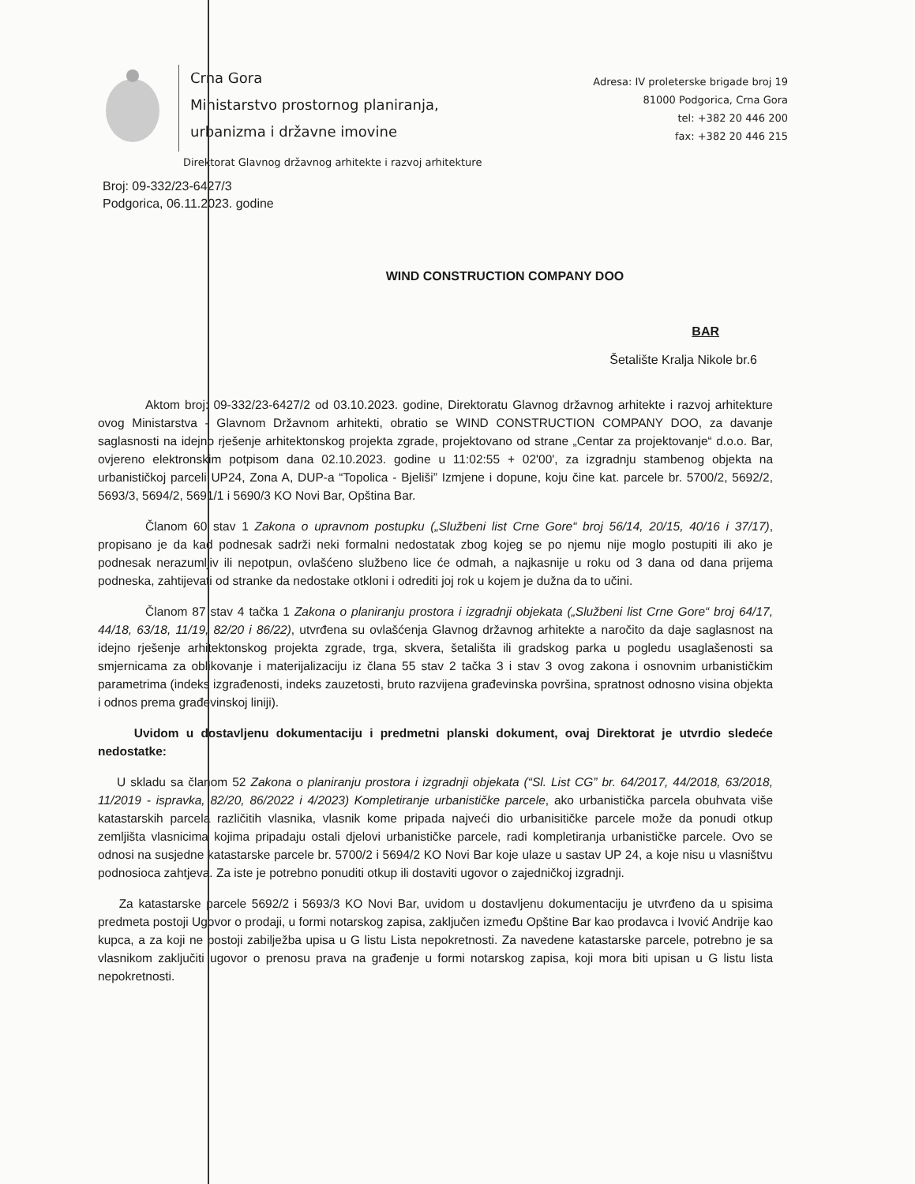Crna Gora
Ministarstvo prostornog planiranja,
urbanizma i državne imovine
Adresa: IV proleterske brigade broj 19
81000 Podgorica, Crna Gora
tel: +382 20 446 200
fax: +382 20 446 215
Direktorat Glavnog državnog arhitekte i razvoj arhitekture
Broj: 09-332/23-6427/3
Podgorica, 06.11.2023. godine
WIND CONSTRUCTION COMPANY DOO
BAR
Šetalište Kralja Nikole br.6
Aktom broj: 09-332/23-6427/2 od 03.10.2023. godine, Direktoratu Glavnog državnog arhitekte i razvoj arhitekture ovog Ministarstva - Glavnom Državnom arhitekti, obratio se WIND CONSTRUCTION COMPANY DOO, za davanje saglasnosti na idejno rješenje arhitektonskog projekta zgrade, projektovano od strane „Centar za projektovanje“ d.o.o. Bar, ovjereno elektronskim potpisom dana 02.10.2023. godine u 11:02:55 + 02'00', za izgradnju stambenog objekta na urbanističkoj parceli UP24, Zona A, DUP-a “Topolica - Bjeliši” Izmjene i dopune, koju čine kat. parcele br. 5700/2, 5692/2, 5693/3, 5694/2, 5691/1 i 5690/3 KO Novi Bar, Opština Bar.
Članom 60 stav 1 Zakona o upravnom postupku („Službeni list Crne Gore“ broj 56/14, 20/15, 40/16 i 37/17), propisano je da kad podnesak sadrži neki formalni nedostatak zbog kojeg se po njemu nije moglo postupiti ili ako je podnesak nerazumljiv ili nepotpun, ovlašćeno službeno lice će odmah, a najkasnije u roku od 3 dana od dana prijema podneska, zahtijevati od stranke da nedostake otkloni i odrediti joj rok u kojem je dužna da to učini.
Članom 87 stav 4 tačka 1 Zakona o planiranju prostora i izgradnji objekata („Službeni list Crne Gore“ broj 64/17, 44/18, 63/18, 11/19, 82/20 i 86/22), utvrđena su ovlašćenja Glavnog državnog arhitekte a naročito da daje saglasnost na idejno rješenje arhitektonskog projekta zgrade, trga, skvera, šetališta ili gradskog parka u pogledu usaglašenosti sa smjernicama za oblikovanje i materijalizaciju iz člana 55 stav 2 tačka 3 i stav 3 ovog zakona i osnovnim urbanističkim parametrima (indeks izgrađenosti, indeks zauzetosti, bruto razvijena građevinska površina, spratnost odnosno visina objekta i odnos prema građevinskoj liniji).
Uvidom u dostavljenu dokumentaciju i predmetni planski dokument, ovaj Direktorat je utvrdio sledeće nedostatke:
U skladu sa članom 52 Zakona o planiranju prostora i izgradnji objekata (“Sl. List CG” br. 64/2017, 44/2018, 63/2018, 11/2019 - ispravka, 82/20, 86/2022 i 4/2023) Kompletiranje urbanističke parcele, ako urbanistička parcela obuhvata više katastarskih parcela različitih vlasnika, vlasnik kome pripada najveći dio urbanisitičke parcele može da ponudi otkup zemljišta vlasnicima kojima pripadaju ostali djelovi urbanističke parcele, radi kompletiranja urbanističke parcele. Ovo se odnosi na susjedne katastarske parcele br. 5700/2 i 5694/2 KO Novi Bar koje ulaze u sastav UP 24, a koje nisu u vlasništvu podnosioca zahtjeva. Za iste je potrebno ponuditi otkup ili dostaviti ugovor o zajedničkoj izgradnji.
Za katastarske parcele 5692/2 i 5693/3 KO Novi Bar, uvidom u dostavljenu dokumentaciju je utvrđeno da u spisima predmeta postoji Ugovor o prodaji, u formi notarskog zapisa, zaključen između Opštine Bar kao prodavca i Ivović Andrije kao kupca, a za koji ne postoji zabilježba upisa u G listu Lista nepokretnosti. Za navedene katastarske parcele, potrebno je sa vlasnikom zaključiti ugovor o prenosu prava na građenje u formi notarskog zapisa, koji mora biti upisan u G listu lista nepokretnosti.